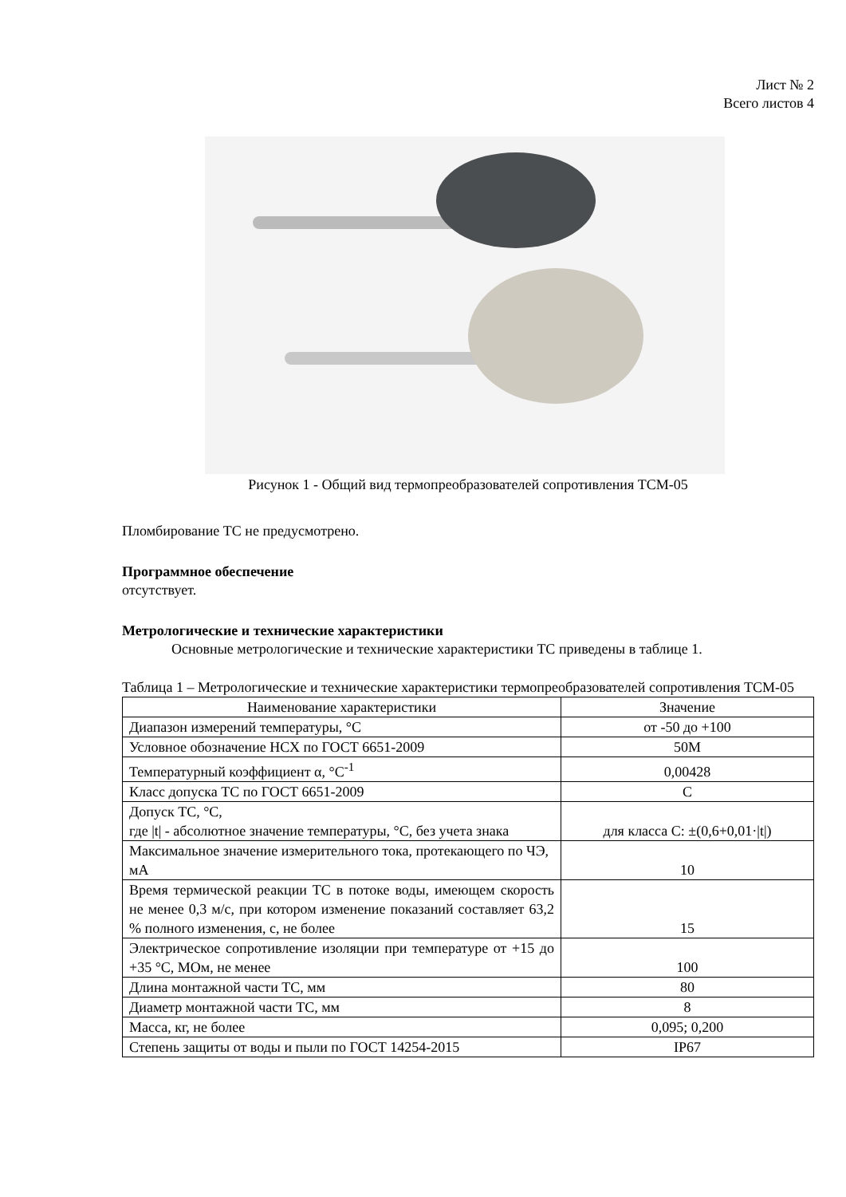Лист № 2
Всего листов 4
Рисунок 1 - Общий вид термопреобразователей сопротивления ТСМ-05
Пломбирование ТС не предусмотрено.
Программное обеспечение
отсутствует.
Метрологические и технические характеристики
Основные метрологические и технические характеристики ТС приведены в таблице 1.
Таблица 1 – Метрологические и технические характеристики термопреобразователей сопротивления ТСМ-05
| Наименование характеристики | Значение |
| Диапазон измерений температуры, °С | от -50 до +100 |
| Условное обозначение НСХ по ГОСТ 6651-2009 | 50М |
| Температурный коэффициент α, °С<sup>-1</sup> | 0,00428 |
| Класс допуска ТС по ГОСТ 6651-2009 | С |
| Допуск ТС, °С, где /t/ - абсолютное значение температуры, °С, без учета знака | для класса С: ±(0,6+0,01·/t/) |
| Максимальное значение измерительного тока, протекающего по ЧЭ, мА | 10 |
| Время термической реакции ТС в потоке воды, имеющем скорость не менее 0,3 м/с, при котором изменение показаний составляет 63,2 % полного изменения, с, не более | 15 |
| Электрическое сопротивление изоляции при температуре от +15 до +35 °С, МОм, не менее | 100 |
| Длина монтажной части ТС, мм | 80 |
| Диаметр монтажной части ТС, мм | 8 |
| Масса, кг, не более | 0,095; 0,200 |
| Степень защиты от воды и пыли по ГОСТ 14254-2015 | IP67 |